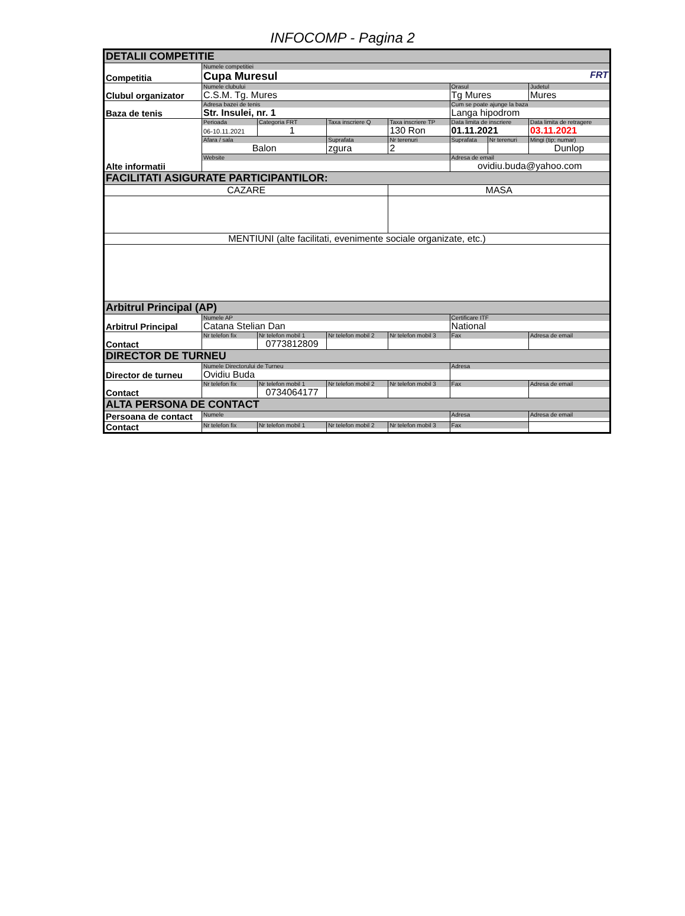INFOCOMP - Pagina 2
| DETALII COMPETITIE | | | | | | | |
| Competitia | Numele competitiei Cupa Muresul FRT | | | | | | |
| Clubul organizator | Numele clubului C.S.M. Tg. Mures | | | | Orasul Tg Mures | | Judetul Mures |
| Baza de tenis | Adresa bazei de tenis Str. Insulei, nr. 1 | | | | Cum se poate ajunge la baza Langa hipodrom | | |
| Alte informatii | Perioada 06-10.11.2021 | Categoria FRT 1 | Taxa inscriere Q | Taxa inscriere TP 130 Ron | Data limita de inscriere 01.11.2021 | | Data limita de retragere 03.11.2021 |
| | Afara / sala Balon | | Suprafata zgura | Nr terenuri 2 | Suprafata | Nr terenuri | Mingi (tip; numar) Dunlop |
| | Website | | | | Adresa de email ovidiu.buda@yahoo.com | | |
| FACILITATI ASIGURATE PARTICIPANTILOR: | | | | | | | |
| CAZARE | | | | MASA | | | |
| MENTIUNI (alte facilitati, evenimente sociale organizate, etc.) | | | | | | | |
| Arbitrul Principal (AP) | | | | | | | |
| Arbitrul Principal | Numele AP Catana Stelian Dan | | | | Certificare ITF National | | |
| Contact | Nr telefon fix | Nr telefon mobil 1 0773812809 | Nr telefon mobil 2 | Nr telefon mobil 3 | Fax | | Adresa de email |
| DIRECTOR DE TURNEU | | | | | | | |
| Director de turneu | Numele Directorului de Turneu Ovidiu Buda | | | | Adresa | | |
| Contact | Nr telefon fix | Nr telefon mobil 1 0734064177 | Nr telefon mobil 2 | Nr telefon mobil 3 | Fax | | Adresa de email |
| ALTA PERSONA DE CONTACT | | | | | | | |
| Persoana de contact | Numele | | | | Adresa | | Adresa de email |
| Contact | Nr telefon fix | Nr telefon mobil 1 | Nr telefon mobil 2 | Nr telefon mobil 3 | Fax | | |